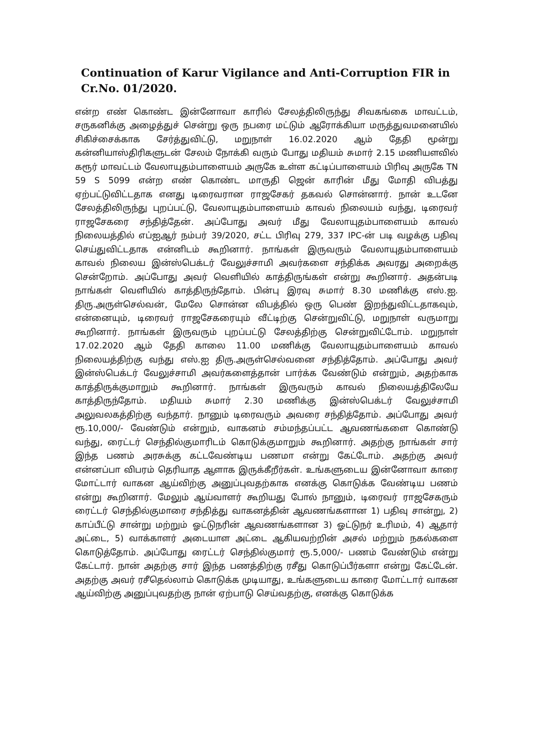Continuation of Karur Vigilance and Anti-Corruption FIR in Cr.No. 01/2020.
என்ற எண் கொண்ட இன்னோவா காரில் சேலத்திலிருந்து சிவகங்கை மாவட்டம், சருகனிக்கு அழைத்துச் சென்று ஒரு நபரை மட்டும் ஆரோக்கியா மருத்துவமனையில் சிகிச்சைக்காக சேர்த்துவிட்டு, மறுநாள் 16.02.2020 ஆம் தேதி மூன்று கன்னியாஸ்திரிகளுடன் சேலம் நோக்கி வரும் போது மதியம் சுமார் 2.15 மணியளவில் கரூர் மாவட்டம் வேலாயுதம்பாளையம் அருகே உள்ள கட்டிப்பாளையம் பிரிவு அருகே TN 59 S 5099 என்ற எண் கொண்ட மாருதி ஜென் காரின் மீது மோதி விபத்து ஏற்பட்டுவிட்டதாக எனது டிரைவரான ராஜசேகர் தகவல் சொன்னார். நான் உடனே சேலத்திலிருந்து புறப்பட்டு, வேலாயுதம்பாளையம் காவல் நிலையம் வந்து, டிரைவர் ராஜசேகரை சந்தித்தேன். அப்போது அவர் மீது வேலாயுதம்பாளையம் காவல் நிலையத்தில் எப்ஐஆர் நம்பர் 39/2020, சட்ட பிரிவு 279, 337 IPC-ன் படி வழக்கு பதிவு செய்துவிட்டதாக என்னிடம் கூறினார். நாங்கள் இருவரும் வேலாயுதம்பாளையம் காவல் நிலைய இன்ஸ்பெக்டர் வேலுச்சாமி அவர்களை சந்திக்க அவரது அறைக்கு சென்றோம். அப்போது அவர் வெளியில் காத்திருங்கள் என்று கூறினார். அதன்படி நாங்கள் வெளியில் காத்திருந்தோம். பின்பு இரவு சுமார் 8.30 மணிக்கு எஸ்.ஐ. திரு.அருள்செல்வன், மேலே சொன்ன விபத்தில் ஒரு பெண் இறந்துவிட்டதாகவும், என்னையும், டிரைவர் ராஜசேகரையும் வீட்டிற்கு சென்றுவிட்டு, மறுநாள் வருமாறு கூறினார். நாங்கள் இருவரும் புறப்பட்டு சேலத்திற்கு சென்றுவிட்டோம். மறுநாள் 17.02.2020 ஆம் தேதி காலை 11.00 மணிக்கு வேலாயுதம்பாளையம் காவல் நிலையத்திற்கு வந்து எஸ்.ஐ திரு.அருள்செல்வனை சந்தித்தோம். அப்போது அவர் இன்ஸ்பெக்டர் வேலுச்சாமி அவர்களைத்தான் பார்க்க வேண்டும் என்றும், அதற்காக காத்திருக்குமாறும் கூறினார். நாங்கள் இருவரும் காவல் நிலையத்திலேயே காத்திருந்தோம். மதியம் சுமார் 2.30 மணிக்கு இன்ஸ்பெக்டர் வேலுச்சாமி அலுவலகத்திற்கு வந்தார். நானும் டிரைவரும் அவரை சந்தித்தோம். அப்போது அவர் ரூ.10,000/- வேண்டும் என்றும், வாகனம் சம்மந்தப்பட்ட ஆவணங்களை கொண்டு வந்து, ரைட்டர் செந்தில்குமாரிடம் கொடுக்குமாறும் கூறினார். அதற்கு நாங்கள் சார் இந்த பணம் அரசுக்கு கட்டவேண்டிய பணமா என்று கேட்டோம். அதற்கு அவர் என்னப்பா விபரம் தெரியாத ஆளாக இருக்கீறீர்கள். உங்களுடைய இன்னோவா காரை மோட்டார் வாகன ஆய்விற்கு அனுப்புவதற்காக எனக்கு கொடுக்க வேண்டிய பணம் என்று கூறினார். மேலும் ஆய்வாளர் கூறியது போல் நானும், டிரைவர் ராஜசேகரும் ரைட்டர் செந்தில்குமாரை சந்தித்து வாகனத்தின் ஆவணங்களான 1) பதிவு சான்று, 2) காப்பீட்டு சான்று மற்றும் ஓட்டுநரின் ஆவணங்களான 3) ஓட்டுநர் உரிமம், 4) ஆதார் அட்டை, 5) வாக்காளர் அடையாள அட்டை ஆகியவற்றின் அசல் மற்றும் நகல்களை கொடுத்தோம். அப்போது ரைட்டர் செந்தில்குமார் ரூ.5,000/- பணம் வேண்டும் என்று கேட்டார். நான் அதற்கு சார் இந்த பணத்திற்கு ரசீது கொடுப்பீர்களா என்று கேட்டேன். அதற்கு அவர் ரசீதெல்லாம் கொடுக்க முடியாது, உங்களுடைய காரை மோட்டார் வாகன ஆய்விற்கு அனுப்புவதற்கு நான் ஏற்பாடு செய்வதற்கு, எனக்கு கொடுக்க